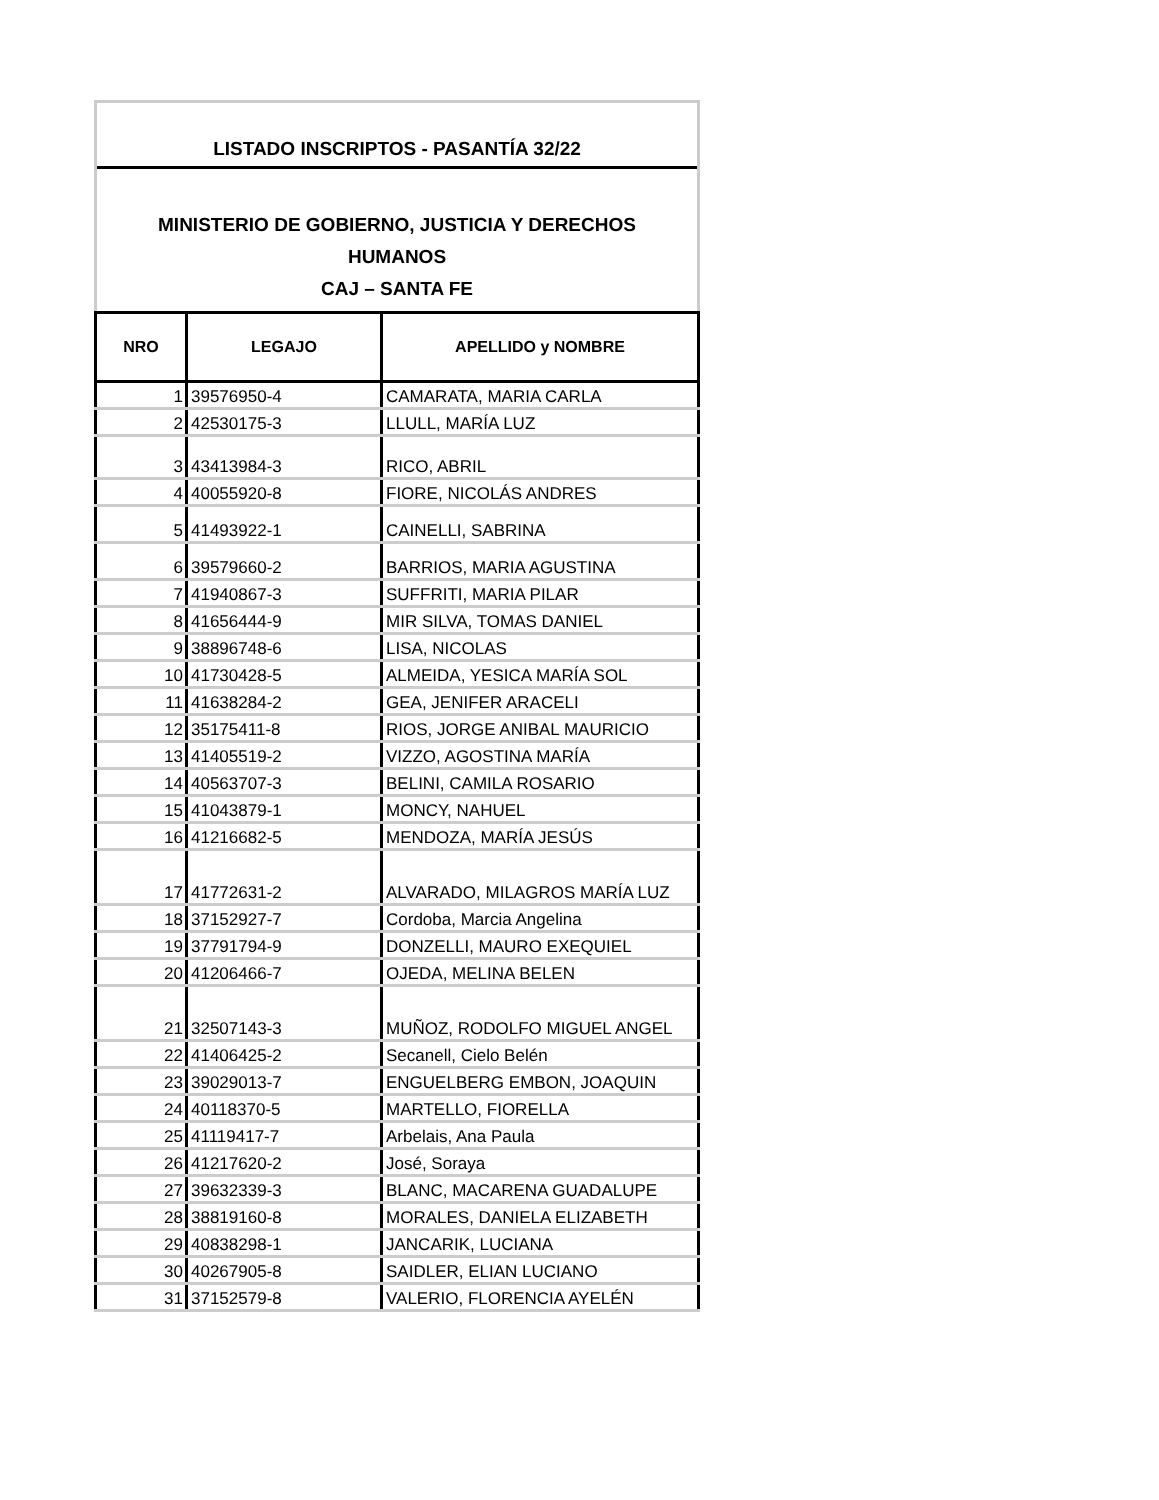LISTADO INSCRIPTOS - PASANTÍA 32/22
MINISTERIO DE GOBIERNO, JUSTICIA Y DERECHOS HUMANOS
CAJ – SANTA FE
| NRO | LEGAJO | APELLIDO y NOMBRE |
| --- | --- | --- |
| 1 | 39576950-4 | CAMARATA, MARIA CARLA |
| 2 | 42530175-3 | LLULL, MARÍA LUZ |
| 3 | 43413984-3 | RICO, ABRIL |
| 4 | 40055920-8 | FIORE, NICOLÁS ANDRES |
| 5 | 41493922-1 | CAINELLI, SABRINA |
| 6 | 39579660-2 | BARRIOS, MARIA AGUSTINA |
| 7 | 41940867-3 | SUFFRITI, MARIA PILAR |
| 8 | 41656444-9 | MIR SILVA, TOMAS DANIEL |
| 9 | 38896748-6 | LISA, NICOLAS |
| 10 | 41730428-5 | ALMEIDA, YESICA MARÍA SOL |
| 11 | 41638284-2 | GEA, JENIFER ARACELI |
| 12 | 35175411-8 | RIOS, JORGE ANIBAL MAURICIO |
| 13 | 41405519-2 | VIZZO, AGOSTINA MARÍA |
| 14 | 40563707-3 | BELINI, CAMILA ROSARIO |
| 15 | 41043879-1 | MONCY, NAHUEL |
| 16 | 41216682-5 | MENDOZA, MARÍA JESÚS |
| 17 | 41772631-2 | ALVARADO, MILAGROS MARÍA LUZ |
| 18 | 37152927-7 | Cordoba, Marcia Angelina |
| 19 | 37791794-9 | DONZELLI, MAURO EXEQUIEL |
| 20 | 41206466-7 | OJEDA, MELINA BELEN |
| 21 | 32507143-3 | MUÑOZ, RODOLFO MIGUEL ANGEL |
| 22 | 41406425-2 | Secanell, Cielo Belén |
| 23 | 39029013-7 | ENGUELBERG EMBON, JOAQUIN |
| 24 | 40118370-5 | MARTELLO, FIORELLA |
| 25 | 41119417-7 | Arbelais, Ana Paula |
| 26 | 41217620-2 | José, Soraya |
| 27 | 39632339-3 | BLANC, MACARENA GUADALUPE |
| 28 | 38819160-8 | MORALES, DANIELA ELIZABETH |
| 29 | 40838298-1 | JANCARIK, LUCIANA |
| 30 | 40267905-8 | SAIDLER, ELIAN LUCIANO |
| 31 | 37152579-8 | VALERIO, FLORENCIA AYELÉN |